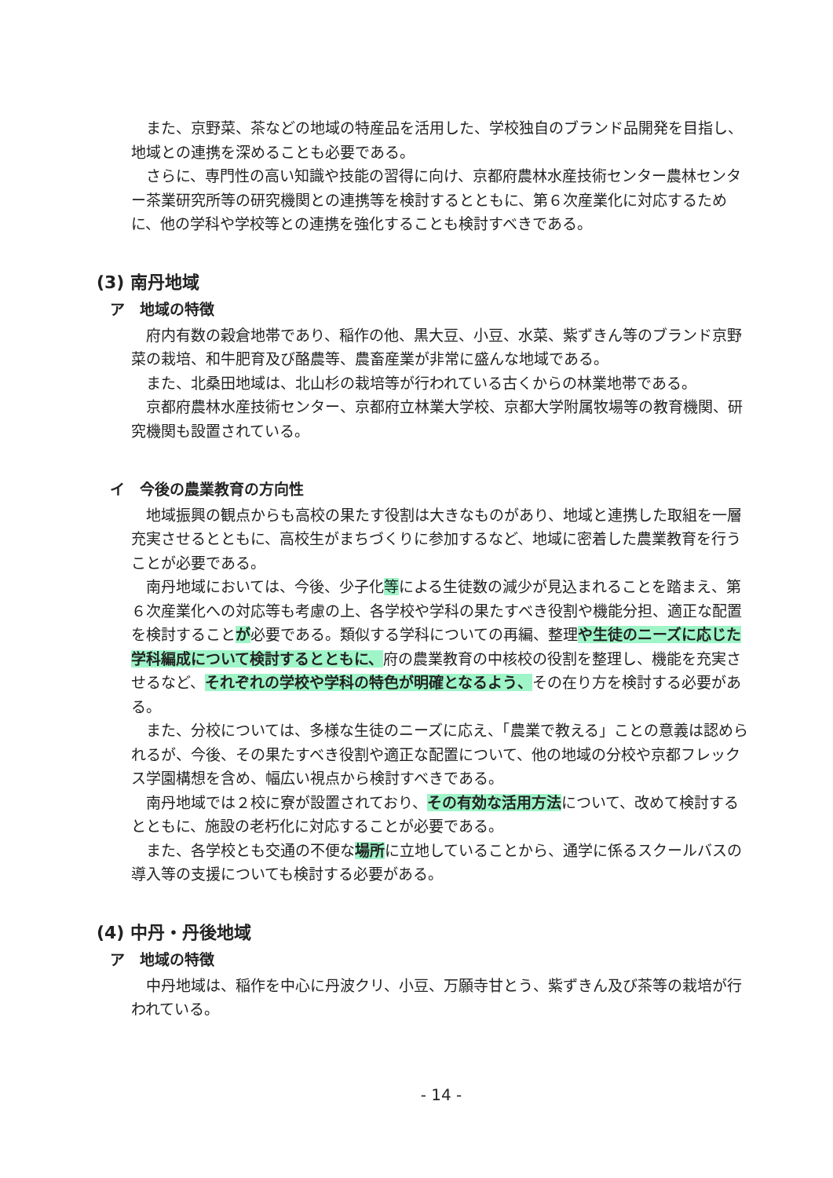また、京野菜、茶などの地域の特産品を活用した、学校独自のブランド品開発を目指し、地域との連携を深めることも必要である。
さらに、専門性の高い知識や技能の習得に向け、京都府農林水産技術センター農林センター茶業研究所等の研究機関との連携等を検討するとともに、第６次産業化に対応するために、他の学科や学校等との連携を強化することも検討すべきである。
(3) 南丹地域
ア　地域の特徴
府内有数の穀倉地帯であり、稲作の他、黒大豆、小豆、水菜、紫ずきん等のブランド京野菜の栽培、和牛肥育及び酪農等、農畜産業が非常に盛んな地域である。
また、北桑田地域は、北山杉の栽培等が行われている古くからの林業地帯である。
京都府農林水産技術センター、京都府立林業大学校、京都大学附属牧場等の教育機関、研究機関も設置されている。
イ　今後の農業教育の方向性
地域振興の観点からも高校の果たす役割は大きなものがあり、地域と連携した取組を一層充実させるとともに、高校生がまちづくりに参加するなど、地域に密着した農業教育を行うことが必要である。
南丹地域においては、今後、少子化等による生徒数の減少が見込まれることを踏まえ、第６次産業化への対応等も考慮の上、各学校や学科の果たすべき役割や機能分担、適正な配置を検討することが必要である。類似する学科についての再編、整理や生徒のニーズに応じた学科編成について検討するとともに、府の農業教育の中核校の役割を整理し、機能を充実させるなど、それぞれの学校や学科の特色が明確となるよう、その在り方を検討する必要がある。
また、分校については、多様な生徒のニーズに応え、「農業で教える」ことの意義は認められるが、今後、その果たすべき役割や適正な配置について、他の地域の分校や京都フレックス学園構想を含め、幅広い視点から検討すべきである。
南丹地域では２校に寮が設置されており、その有効な活用方法について、改めて検討するとともに、施設の老朽化に対応することが必要である。
また、各学校とも交通の不便な場所に立地していることから、通学に係るスクールバスの導入等の支援についても検討する必要がある。
(4) 中丹・丹後地域
ア　地域の特徴
中丹地域は、稲作を中心に丹波クリ、小豆、万願寺甘とう、紫ずきん及び茶等の栽培が行われている。
- 14 -